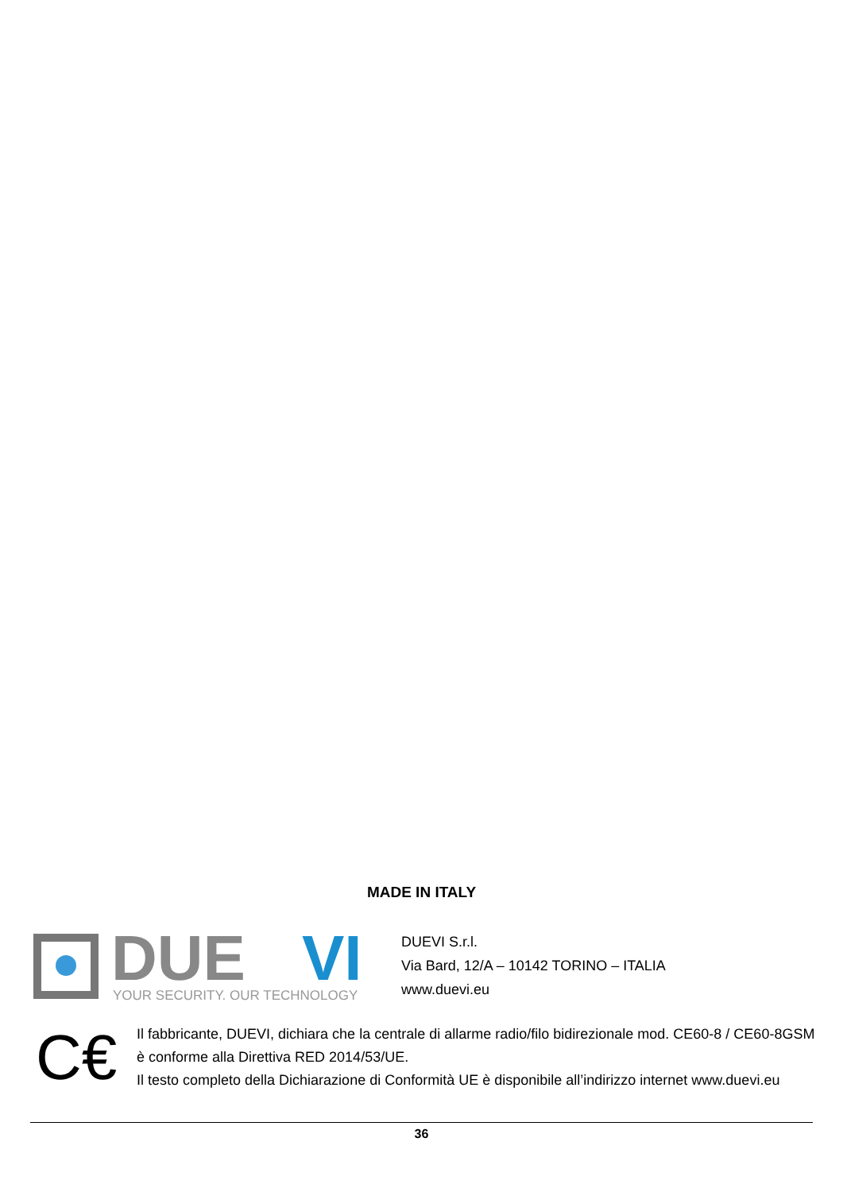MADE IN ITALY
DUE
VI
YOUR SECURITY. OUR TECHNOLOGY
DUEVI S.r.l.
Via Bard, 12/A – 10142 TORINO – ITALIA
www.duevi.eu
C€
Il fabbricante, DUEVI, dichiara che la centrale di allarme radio/filo bidirezionale mod. CE60-8 / CE60-8GSM è conforme alla Direttiva RED 2014/53/UE.
Il testo completo della Dichiarazione di Conformità UE è disponibile all’indirizzo internet www.duevi.eu
36